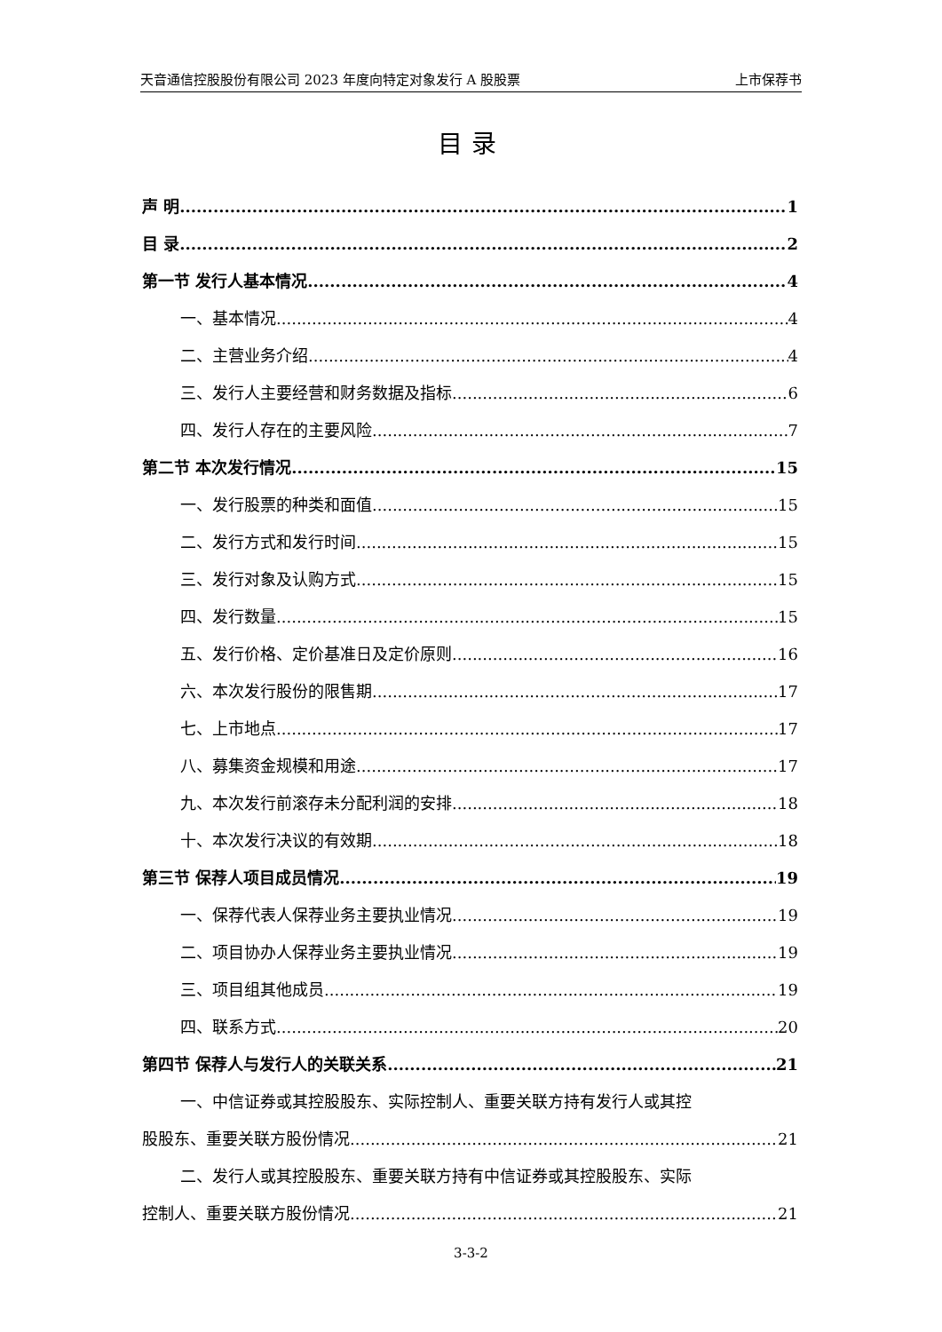天音通信控股股份有限公司 2023 年度向特定对象发行 A 股股票 上市保荐书
目录
声 明 1
目 录 2
第一节 发行人基本情况 4
一、基本情况 4
二、主营业务介绍 4
三、发行人主要经营和财务数据及指标 6
四、发行人存在的主要风险 7
第二节 本次发行情况 15
一、发行股票的种类和面值 15
二、发行方式和发行时间 15
三、发行对象及认购方式 15
四、发行数量 15
五、发行价格、定价基准日及定价原则 16
六、本次发行股份的限售期 17
七、上市地点 17
八、募集资金规模和用途 17
九、本次发行前滚存未分配利润的安排 18
十、本次发行决议的有效期 18
第三节 保荐人项目成员情况 19
一、保荐代表人保荐业务主要执业情况 19
二、项目协办人保荐业务主要执业情况 19
三、项目组其他成员 19
四、联系方式 20
第四节 保荐人与发行人的关联关系 21
一、中信证券或其控股股东、实际控制人、重要关联方持有发行人或其控
股股东、重要关联方股份情况 21
二、发行人或其控股股东、重要关联方持有中信证券或其控股股东、实际
控制人、重要关联方股份情况 21
3-3-2